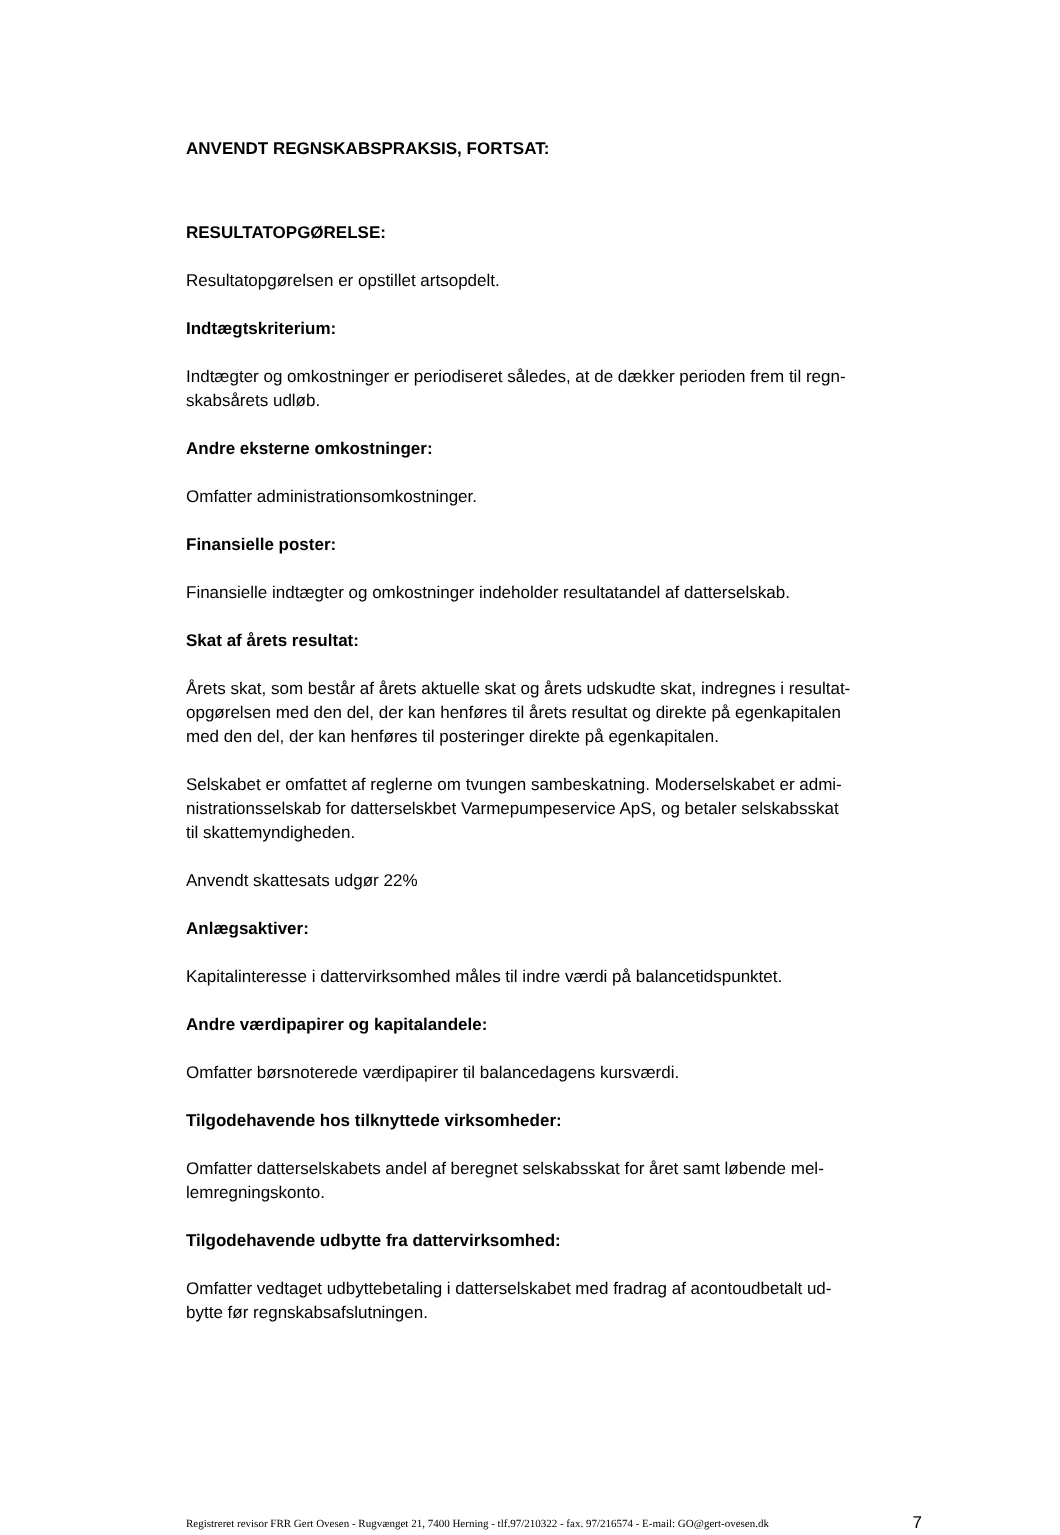ANVENDT REGNSKABSPRAKSIS, FORTSAT:
RESULTATOPGØRELSE:
Resultatopgørelsen er opstillet artsopdelt.
Indtægtskriterium:
Indtægter og omkostninger er periodiseret således, at de dækker perioden frem til regn-
skabsårets udløb.
Andre eksterne omkostninger:
Omfatter administrationsomkostninger.
Finansielle poster:
Finansielle indtægter og omkostninger indeholder resultatandel af datterselskab.
Skat af årets resultat:
Årets skat, som består af årets aktuelle skat og årets udskudte skat, indregnes i resultat-
opgørelsen med den del, der kan henføres til årets resultat og direkte på egenkapitalen
med den del, der kan henføres til posteringer direkte på egenkapitalen.
Selskabet er omfattet af reglerne om tvungen sambeskatning. Moderselskabet er admi-
nistrationsselskab for datterselskbet Varmepumpeservice ApS, og betaler selskabsskat
til skattemyndigheden.
Anvendt skattesats udgør 22%
Anlægsaktiver:
Kapitalinteresse i dattervirksomhed måles til indre værdi på balancetidspunktet.
Andre værdipapirer og kapitalandele:
Omfatter børsnoterede værdipapirer til balancedagens kursværdi.
Tilgodehavende hos tilknyttede virksomheder:
Omfatter datterselskabets andel af beregnet selskabsskat for året samt løbende mel-
lemregningskonto.
Tilgodehavende udbytte fra dattervirksomhed:
Omfatter vedtaget udbyttebetaling i datterselskabet med fradrag af acontoudbetalt ud-
bytte før regnskabsafslutningen.
Registreret revisor FRR Gert Ovesen - Rugvænget 21, 7400 Herning - tlf.97/210322 - fax. 97/216574 - E-mail: GO@gert-ovesen.dk 7